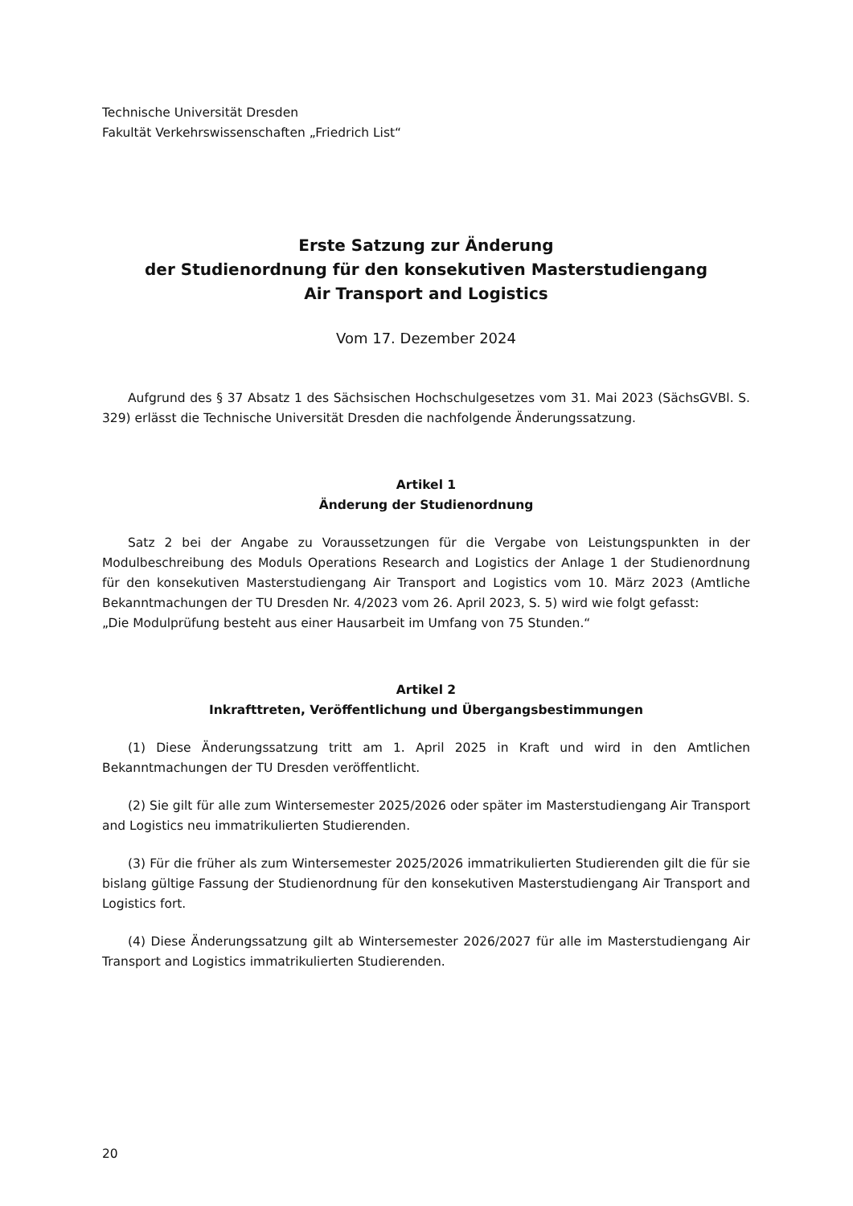Technische Universität Dresden
Fakultät Verkehrswissenschaften „Friedrich List“
Erste Satzung zur Änderung
der Studienordnung für den konsekutiven Masterstudiengang
Air Transport and Logistics
Vom 17. Dezember 2024
Aufgrund des § 37 Absatz 1 des Sächsischen Hochschulgesetzes vom 31. Mai 2023 (SächsGVBl. S. 329) erlässt die Technische Universität Dresden die nachfolgende Änderungssatzung.
Artikel 1
Änderung der Studienordnung
Satz 2 bei der Angabe zu Voraussetzungen für die Vergabe von Leistungspunkten in der Modulbeschreibung des Moduls Operations Research and Logistics der Anlage 1 der Studienordnung für den konsekutiven Masterstudiengang Air Transport and Logistics vom 10. März 2023 (Amtliche Bekanntmachungen der TU Dresden Nr. 4/2023 vom 26. April 2023, S. 5) wird wie folgt gefasst:
„Die Modulprüfung besteht aus einer Hausarbeit im Umfang von 75 Stunden.“
Artikel 2
Inkrafttreten, Veröffentlichung und Übergangsbestimmungen
(1) Diese Änderungssatzung tritt am 1. April 2025 in Kraft und wird in den Amtlichen Bekanntmachungen der TU Dresden veröffentlicht.
(2) Sie gilt für alle zum Wintersemester 2025/2026 oder später im Masterstudiengang Air Transport and Logistics neu immatrikulierten Studierenden.
(3) Für die früher als zum Wintersemester 2025/2026 immatrikulierten Studierenden gilt die für sie bislang gültige Fassung der Studienordnung für den konsekutiven Masterstudiengang Air Transport and Logistics fort.
(4) Diese Änderungssatzung gilt ab Wintersemester 2026/2027 für alle im Masterstudiengang Air Transport and Logistics immatrikulierten Studierenden.
20